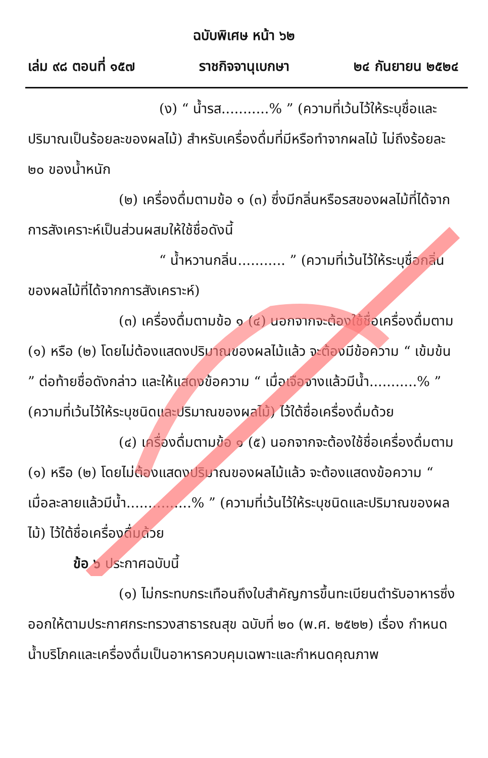ฉบับพิเศษ หน้า ๖๒
เล่ม ๙๘ ตอนที่ ๑๕๗ ราชกิจจานุเบกษา ๒๔ กันยายน ๒๕๒๔
(ง) “ น้ำรส...........% ” (ความที่เว้นไว้ให้ระบุชื่อและปริมาณเป็นร้อยละของผลไม้) สำหรับเครื่องดื่มที่มีหรือทำจากผลไม้ ไม่ถึงร้อยละ ๒๐ ของน้ำหนัก
(๒) เครื่องดื่มตามข้อ ๑ (๓) ซึ่งมีกลิ่นหรือรสของผลไม้ที่ได้จากการสังเคราะห์เป็นส่วนผสมให้ใช้ชื่อดังนี้
“ น้ำหวานกลิ่น........... ” (ความที่เว้นไว้ให้ระบุชื่อกลิ่นของผลไม้ที่ได้จากการสังเคราะห์)
(๓) เครื่องดื่มตามข้อ ๑ (๔) นอกจากจะต้องใช้ชื่อเครื่องดื่มตาม (๑) หรือ (๒) โดยไม่ต้องแสดงปริมาณของผลไม้แล้ว จะต้องมีข้อความ “ เข้มข้น ” ต่อท้ายชื่อดังกล่าว และให้แสดงข้อความ “ เมื่อเจือจางแล้วมีน้ำ...........% ” (ความที่เว้นไว้ให้ระบุชนิดและปริมาณของผลไม้) ไว้ใต้ชื่อเครื่องดื่มด้วย
(๔) เครื่องดื่มตามข้อ ๑ (๕) นอกจากจะต้องใช้ชื่อเครื่องดื่มตาม (๑) หรือ (๒) โดยไม่ต้องแสดงปริมาณของผลไม้แล้ว จะต้องแสดงข้อความ “ เมื่อละลายแล้วมีน้ำ...............% ” (ความที่เว้นไว้ให้ระบุชนิดและปริมาณของผลไม้) ไว้ใต้ชื่อเครื่องดื่มด้วย
ข้อ ๖ ประกาศฉบับนี้
(๑) ไม่กระทบกระเทือนถึงใบสำคัญการขึ้นทะเบียนตำรับอาหารซึ่งออกให้ตามประกาศกระทรวงสาธารณสุข ฉบับที่ ๒๐ (พ.ศ. ๒๕๒๒) เรื่อง กำหนดน้ำบริโภคและเครื่องดื่มเป็นอาหารควบคุมเฉพาะและกำหนดคุณภาพ